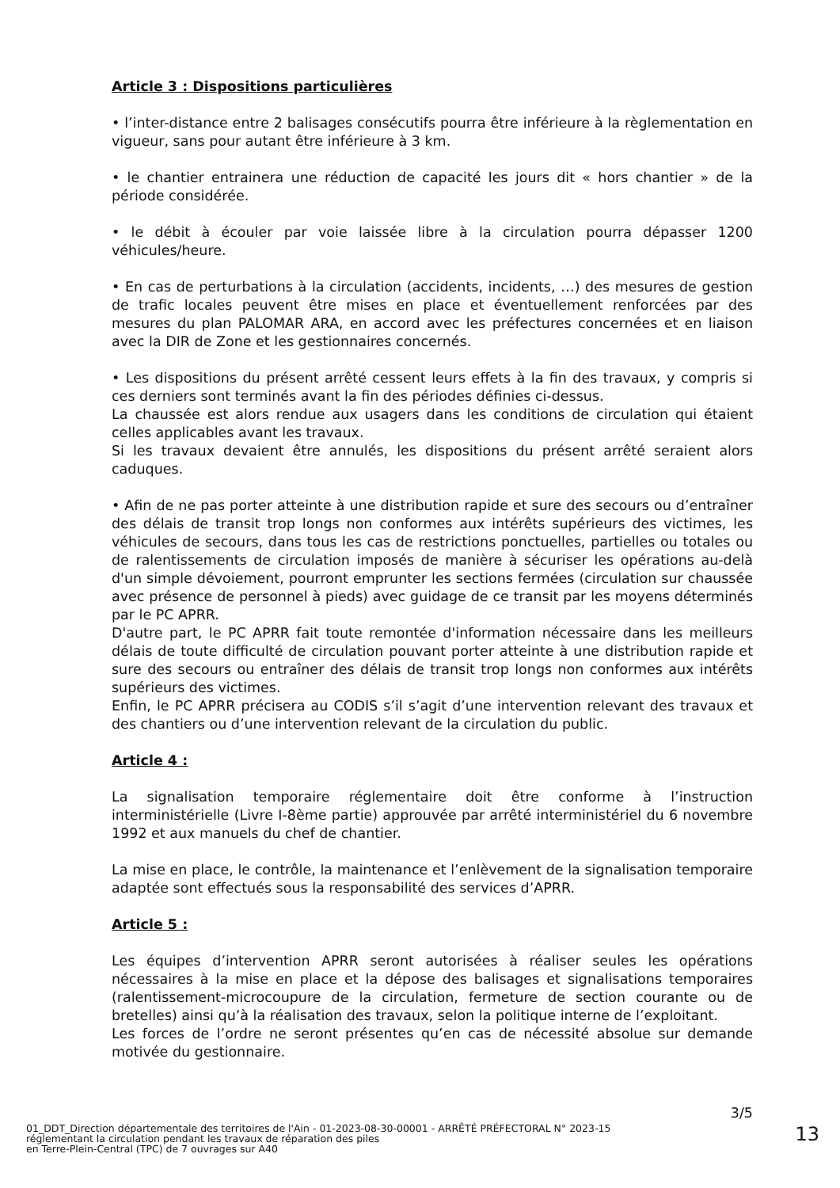Article 3 : Dispositions particulières
• l’inter-distance entre 2 balisages consécutifs pourra être inférieure à la règlementation en vigueur, sans pour autant être inférieure à 3 km.
• le chantier entrainera une réduction de capacité les jours dit « hors chantier » de la période considérée.
• le débit à écouler par voie laissée libre à la circulation pourra dépasser 1200 véhicules/heure.
• En cas de perturbations à la circulation (accidents, incidents, …) des mesures de gestion de trafic locales peuvent être mises en place et éventuellement renforcées par des mesures du plan PALOMAR ARA, en accord avec les préfectures concernées et en liaison avec la DIR de Zone et les gestionnaires concernés.
• Les dispositions du présent arrêté cessent leurs effets à la fin des travaux, y compris si ces derniers sont terminés avant la fin des périodes définies ci-dessus.
La chaussée est alors rendue aux usagers dans les conditions de circulation qui étaient celles applicables avant les travaux.
Si les travaux devaient être annulés, les dispositions du présent arrêté seraient alors caduques.
• Afin de ne pas porter atteinte à une distribution rapide et sure des secours ou d’entraîner des délais de transit trop longs non conformes aux intérêts supérieurs des victimes, les véhicules de secours, dans tous les cas de restrictions ponctuelles, partielles ou totales ou de ralentissements de circulation imposés de manière à sécuriser les opérations au-delà d'un simple dévoiement, pourront emprunter les sections fermées (circulation sur chaussée avec présence de personnel à pieds) avec guidage de ce transit par les moyens déterminés par le PC APRR.
D'autre part, le PC APRR fait toute remontée d'information nécessaire dans les meilleurs délais de toute difficulté de circulation pouvant porter atteinte à une distribution rapide et sure des secours ou entraîner des délais de transit trop longs non conformes aux intérêts supérieurs des victimes.
Enfin, le PC APRR précisera au CODIS s’il s’agit d’une intervention relevant des travaux et des chantiers ou d’une intervention relevant de la circulation du public.
Article 4 :
La signalisation temporaire réglementaire doit être conforme à l’instruction interministérielle (Livre I-8ème partie) approuvée par arrêté interministériel du 6 novembre 1992 et aux manuels du chef de chantier.
La mise en place, le contrôle, la maintenance et l’enlèvement de la signalisation temporaire adaptée sont effectués sous la responsabilité des services d’APRR.
Article 5 :
Les équipes d’intervention APRR seront autorisées à réaliser seules les opérations nécessaires à la mise en place et la dépose des balisages et signalisations temporaires (ralentissement-microcoupure de la circulation, fermeture de section courante ou de bretelles) ainsi qu’à la réalisation des travaux, selon la politique interne de l’exploitant.
Les forces de l’ordre ne seront présentes qu’en cas de nécessité absolue sur demande motivée du gestionnaire.
3/5
01_DDT_Direction départementale des territoires de l'Ain - 01-2023-08-30-00001 - ARRÊTÉ PRÉFECTORAL N° 2023-15
réglementant la circulation pendant les travaux de réparation des piles
en Terre-Plein-Central (TPC) de 7 ouvrages sur A40
13